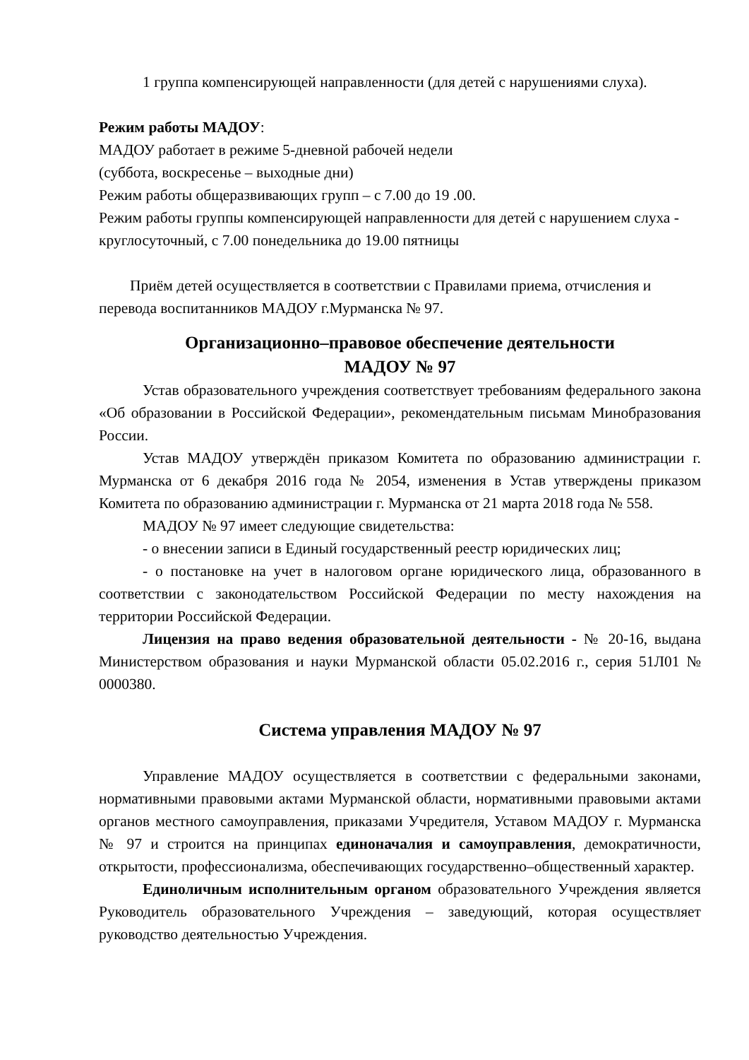1 группа компенсирующей направленности (для детей с нарушениями слуха).
Режим работы МАДОУ:
МАДОУ работает в режиме 5-дневной рабочей недели
(суббота, воскресенье – выходные дни)
Режим работы общеразвивающих групп – с 7.00 до 19 .00.
Режим работы группы компенсирующей направленности для детей с нарушением слуха - круглосуточный, с 7.00 понедельника до 19.00 пятницы
Приём детей осуществляется в соответствии с Правилами приема, отчисления и перевода воспитанников МАДОУ г.Мурманска № 97.
Организационно–правовое обеспечение деятельности
МАДОУ № 97
Устав образовательного учреждения соответствует требованиям федерального закона «Об образовании в Российской Федерации», рекомендательным письмам Минобразования России.
Устав МАДОУ утверждён приказом Комитета по образованию администрации г. Мурманска от 6 декабря 2016 года № 2054, изменения в Устав утверждены приказом Комитета по образованию администрации г. Мурманска от 21 марта 2018 года № 558.
МАДОУ № 97 имеет следующие свидетельства:
- о внесении записи в Единый государственный реестр юридических лиц;
- о постановке на учет в налоговом органе юридического лица, образованного в соответствии с законодательством Российской Федерации по месту нахождения на территории Российской Федерации.
Лицензия на право ведения образовательной деятельности - № 20-16, выдана Министерством образования и науки Мурманской области 05.02.2016 г., серия 51Л01 № 0000380.
Система управления МАДОУ № 97
Управление МАДОУ осуществляется в соответствии с федеральными законами, нормативными правовыми актами Мурманской области, нормативными правовыми актами органов местного самоуправления, приказами Учредителя, Уставом МАДОУ г. Мурманска № 97 и строится на принципах единоначалия и самоуправления, демократичности, открытости, профессионализма, обеспечивающих государственно–общественный характер.
Единоличным исполнительным органом образовательного Учреждения является Руководитель образовательного Учреждения – заведующий, которая осуществляет руководство деятельностью Учреждения.